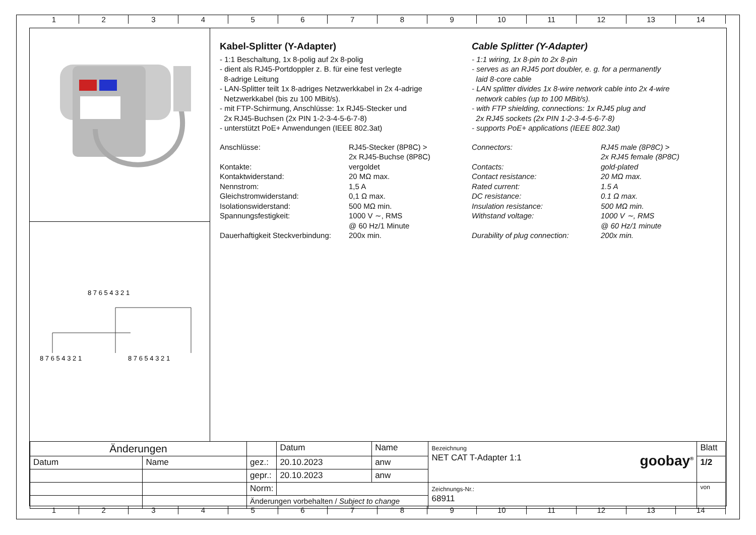123456789 10 11 12 13 14
8 7 6 5 4 3 2 1
8 7 6 5 4 3 2 1
8 7 6 5 4 3 2 1
Kabel-Splitter (Y-Adapter)
- 1:1 Beschaltung, 1x 8-polig auf 2x 8-polig
- dient als RJ45-Portdoppler z. B. für eine fest verlegte
8-adrige Leitung
- LAN-Splitter teilt 1x 8-adriges Netzwerkkabel in 2x 4-adrige
Netzwerkkabel (bis zu 100 MBit/s).
- mit FTP-Schirmung, Anschlüsse: 1x RJ45-Stecker und
2x RJ45-Buchsen (2x PIN 1-2-3-4-5-6-7-8)
- unterstützt PoE+ Anwendungen (IEEE 802.3at)
| Anschlüsse: | RJ45-Stecker (8P8C) > 2x RJ45-Buchse (8P8C) |
| Kontakte: | vergoldet |
| Kontaktwiderstand: | 20 MΩ max. |
| Nennstrom: | 1,5 A |
| Gleichstromwiderstand: | 0,1 Ω max. |
| Isolationswiderstand: | 500 MΩ min. |
| Spannungsfestigkeit: | 1000 V ∼, RMS @ 60 Hz/1 Minute |
| Dauerhaftigkeit Steckverbindung: | 200x min. |
Cable Splitter (Y-Adapter)
- 1:1 wiring, 1x 8-pin to 2x 8-pin
- serves as an RJ45 port doubler, e. g. for a permanently
laid 8-core cable
- LAN splitter divides 1x 8-wire network cable into 2x 4-wire
network cables (up to 100 MBit/s).
- with FTP shielding, connections: 1x RJ45 plug and
2x RJ45 sockets (2x PIN 1-2-3-4-5-6-7-8)
- supports PoE+ applications (IEEE 802.3at)
| Connectors: | RJ45 male (8P8C) > 2x RJ45 female (8P8C) |
| Contacts: | gold-plated |
| Contact resistance: | 20 MΩ max. |
| Rated current: | 1.5 A |
| DC resistance: | 0.1 Ω max. |
| Insulation resistance: | 500 MΩ min. |
| Withstand voltage: | 1000 V ∼, RMS @ 60 Hz/1 minute |
| Durability of plug connection: | 200x min. |
| Änderungen | | | Datum | Name | Bezeichnung NET CAT T-Adapter 1:1 goobay<sup>®</sup> | Blatt |
| Datum | Name | gez.: | 20.10.2023 | anw | | 1/2 |
| | | gepr.: | 20.10.2023 | anw | | |
| | | Norm: | | | Zeichnungs-Nr.: 68911 | von |
| | | Änderungen vorbehalten / Subject to change | | | | |
123456789 10 11 12 13 14